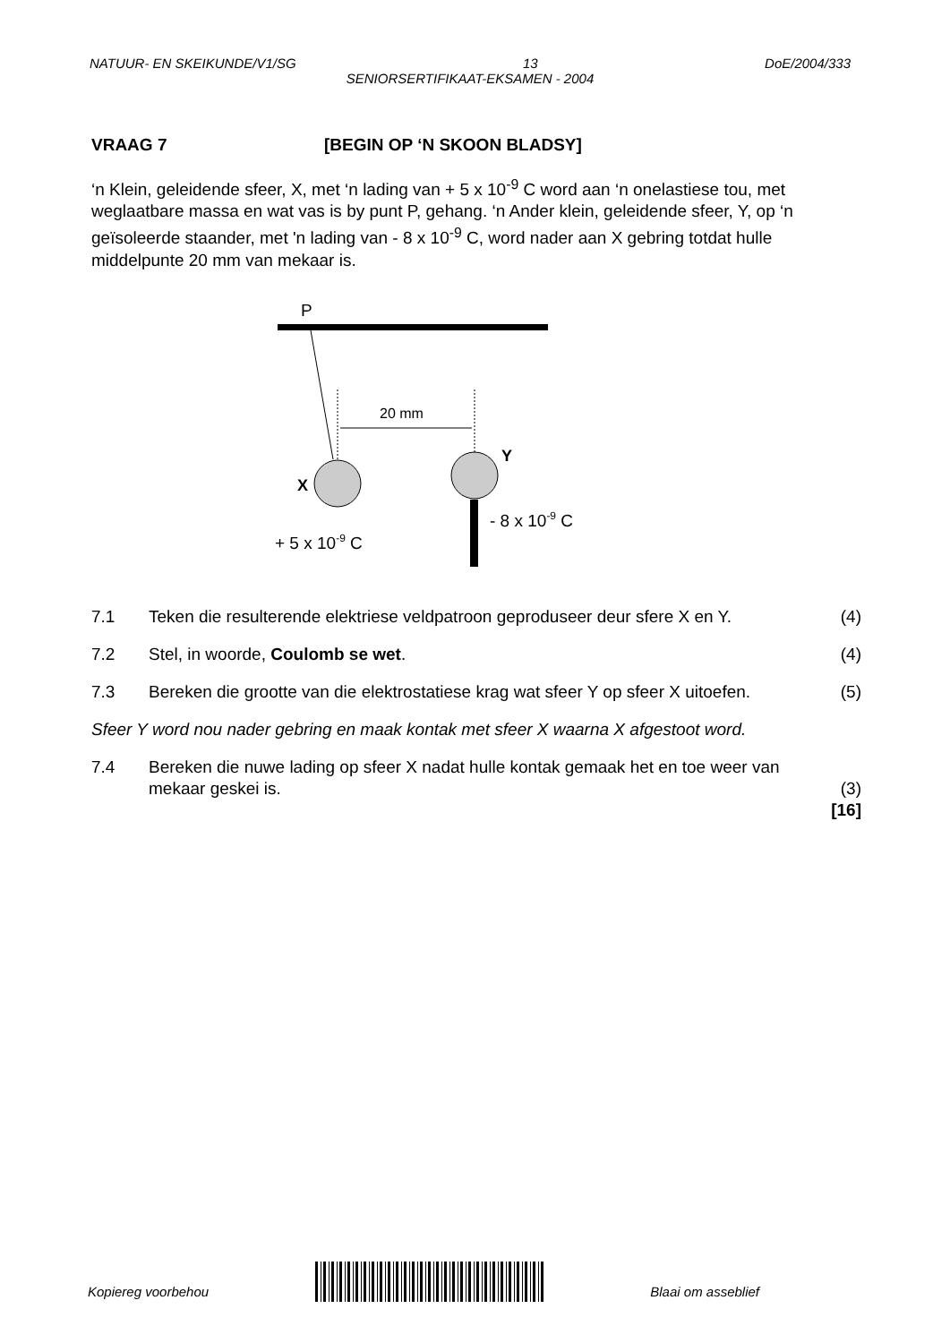NATUUR- EN SKEIKUNDE/V1/SG 13 DoE/2004/333
SENIORSERTIFIKAAT-EKSAMEN - 2004
VRAAG 7 [BEGIN OP ‘N SKOON BLADSY]
‘n Klein, geleidende sfeer, X, met ‘n lading van + 5 x 10<sup>-9</sup> C word aan ‘n onelastiese tou, met weglaatbare massa en wat vas is by punt P, gehang. ‘n Ander klein, geleidende sfeer, Y, op ‘n geïsoleerde staander, met 'n lading van - 8 x 10<sup>-9</sup> C, word nader aan X gebring totdat hulle middelpunte 20 mm van mekaar is.
P
20 mm
X
Y
+ 5 x 10-9 C
- 8 x 10-9 C
7.1 Teken die resulterende elektriese veldpatroon geproduseer deur sfere X en Y. (4)
7.2 Stel, in woorde, Coulomb se wet. (4)
7.3 Bereken die grootte van die elektrostatiese krag wat sfeer Y op sfeer X uitoefen. (5)
Sfeer Y word nou nader gebring en maak kontak met sfeer X waarna X afgestoot word.
7.4 Bereken die nuwe lading op sfeer X nadat hulle kontak gemaak het en toe weer van mekaar geskei is. (3)
[16]
Kopiereg voorbehou Blaai om asseblief